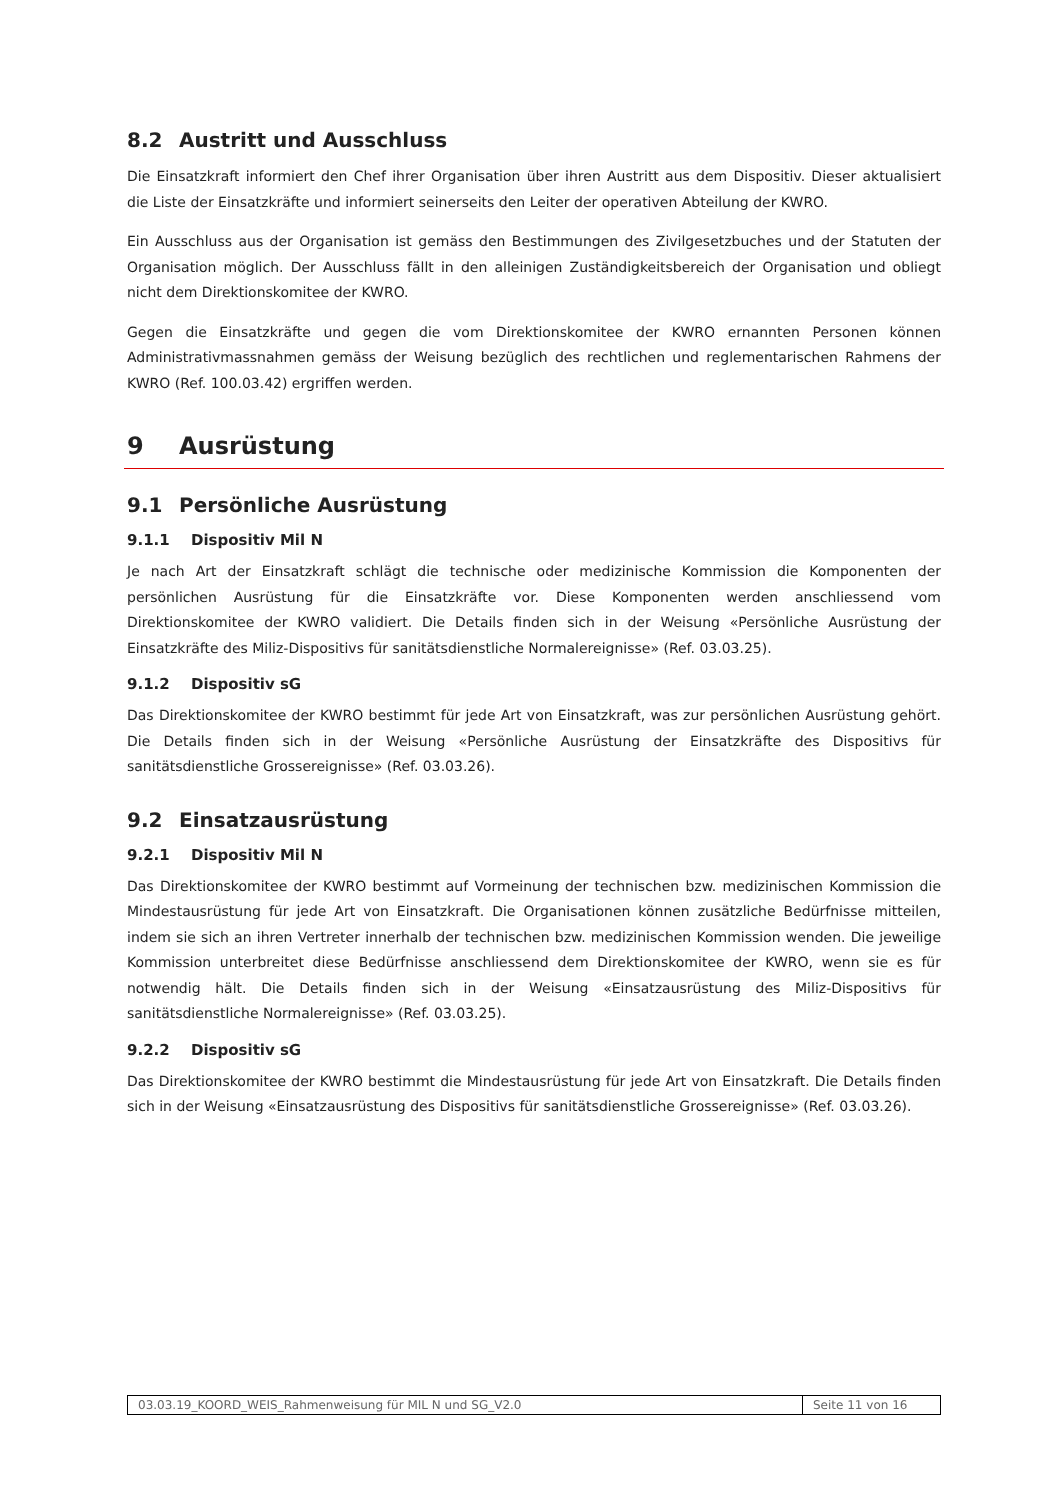8.2 Austritt und Ausschluss
Die Einsatzkraft informiert den Chef ihrer Organisation über ihren Austritt aus dem Dispositiv. Dieser aktualisiert die Liste der Einsatzkräfte und informiert seinerseits den Leiter der operativen Abteilung der KWRO.
Ein Ausschluss aus der Organisation ist gemäss den Bestimmungen des Zivilgesetzbuches und der Statuten der Organisation möglich. Der Ausschluss fällt in den alleinigen Zuständigkeitsbereich der Organisation und obliegt nicht dem Direktionskomitee der KWRO.
Gegen die Einsatzkräfte und gegen die vom Direktionskomitee der KWRO ernannten Personen können Administrativmassnahmen gemäss der Weisung bezüglich des rechtlichen und reglementarischen Rahmens der KWRO (Ref. 100.03.42) ergriffen werden.
9 Ausrüstung
9.1 Persönliche Ausrüstung
9.1.1 Dispositiv Mil N
Je nach Art der Einsatzkraft schlägt die technische oder medizinische Kommission die Komponenten der persönlichen Ausrüstung für die Einsatzkräfte vor. Diese Komponenten werden anschliessend vom Direktionskomitee der KWRO validiert. Die Details finden sich in der Weisung «Persönliche Ausrüstung der Einsatzkräfte des Miliz-Dispositivs für sanitätsdienstliche Normalereignisse» (Ref. 03.03.25).
9.1.2 Dispositiv sG
Das Direktionskomitee der KWRO bestimmt für jede Art von Einsatzkraft, was zur persönlichen Ausrüstung gehört. Die Details finden sich in der Weisung «Persönliche Ausrüstung der Einsatzkräfte des Dispositivs für sanitätsdienstliche Grossereignisse» (Ref. 03.03.26).
9.2 Einsatzausrüstung
9.2.1 Dispositiv Mil N
Das Direktionskomitee der KWRO bestimmt auf Vormeinung der technischen bzw. medizinischen Kommission die Mindestausrüstung für jede Art von Einsatzkraft. Die Organisationen können zusätzliche Bedürfnisse mitteilen, indem sie sich an ihren Vertreter innerhalb der technischen bzw. medizinischen Kommission wenden. Die jeweilige Kommission unterbreitet diese Bedürfnisse anschliessend dem Direktionskomitee der KWRO, wenn sie es für notwendig hält. Die Details finden sich in der Weisung «Einsatzausrüstung des Miliz-Dispositivs für sanitätsdienstliche Normalereignisse» (Ref. 03.03.25).
9.2.2 Dispositiv sG
Das Direktionskomitee der KWRO bestimmt die Mindestausrüstung für jede Art von Einsatzkraft. Die Details finden sich in der Weisung «Einsatzausrüstung des Dispositivs für sanitätsdienstliche Grossereignisse» (Ref. 03.03.26).
03.03.19_KOORD_WEIS_Rahmenweisung für MIL N und SG_V2.0
Seite 11 von 16